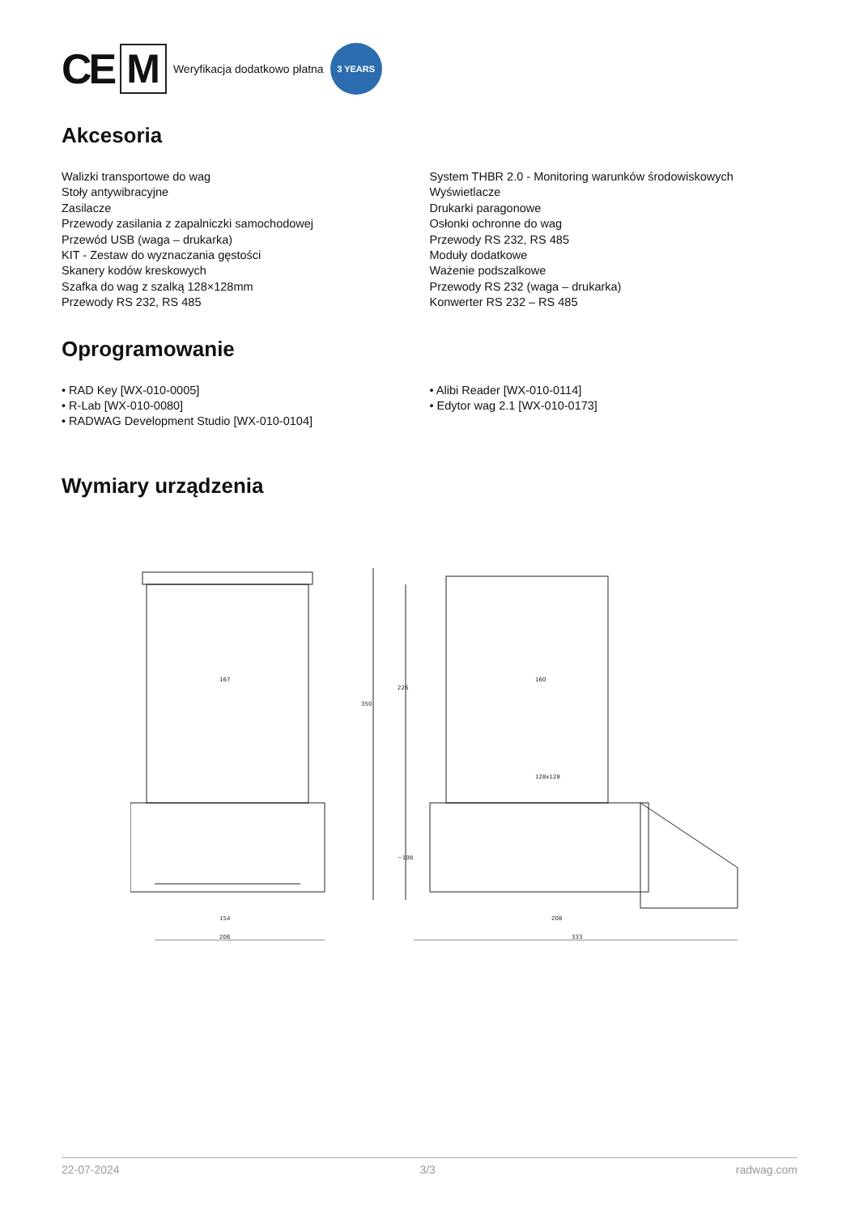CE M Weryfikacja dodatkowo płatna 3 YEARS
Akcesoria
Walizki transportowe do wag
Stoły antywibracyjne
Zasilacze
Przewody zasilania z zapalniczki samochodowej
Przewód USB (waga – drukarka)
KIT - Zestaw do wyznaczania gęstości
Skanery kodów kreskowych
Szafka do wag z szalką 128×128mm
Przewody RS 232, RS 485
System THBR 2.0 - Monitoring warunków środowiskowych
Wyświetlacze
Drukarki paragonowe
Osłonki ochronne do wag
Przewody RS 232, RS 485
Moduły dodatkowe
Ważenie podszalkowe
Przewody RS 232 (waga – drukarka)
Konwerter RS 232 – RS 485
Oprogramowanie
• RAD Key [WX-010-0005]
• R-Lab [WX-010-0080]
• RADWAG Development Studio [WX-010-0104]
• Alibi Reader [WX-010-0114]
• Edytor wag 2.1 [WX-010-0173]
Wymiary urządzenia
167
154
206
160
128x128
208
333
350
226
~108
22-07-2024 3/3 radwag.com